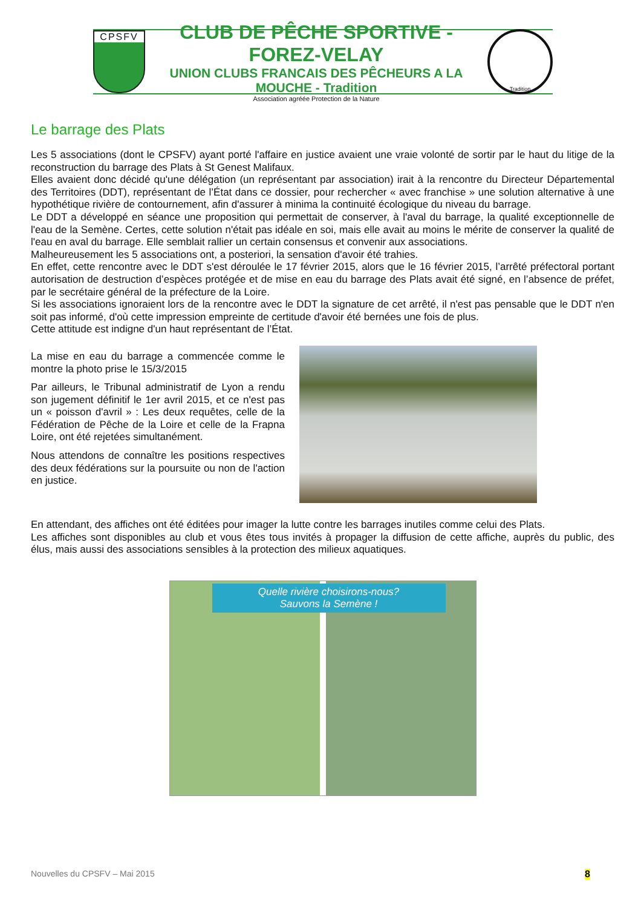CPSFV
CLUB DE PÊCHE SPORTIVE - FOREZ-VELAY
UNION CLUBS FRANCAIS DES PÊCHEURS A LA MOUCHE - Tradition
Association agréée Protection de la Nature
Tradition
Le barrage des Plats
Les 5 associations (dont le CPSFV) ayant porté l'affaire en justice avaient une vraie volonté de sortir par le haut du litige de la reconstruction du barrage des Plats à St Genest Malifaux.
Elles avaient donc décidé qu'une délégation (un représentant par association) irait à la rencontre du Directeur Départemental des Territoires (DDT), représentant de l’État dans ce dossier, pour rechercher « avec franchise » une solution alternative à une hypothétique rivière de contournement, afin d'assurer à minima la continuité écologique du niveau du barrage.
Le DDT a développé en séance une proposition qui permettait de conserver, à l'aval du barrage, la qualité exceptionnelle de l'eau de la Semène. Certes, cette solution n'était pas idéale en soi, mais elle avait au moins le mérite de conserver la qualité de l'eau en aval du barrage. Elle semblait rallier un certain consensus et convenir aux associations.
Malheureusement les 5 associations ont, a posteriori, la sensation d'avoir été trahies.
En effet, cette rencontre avec le DDT s'est déroulée le 17 février 2015, alors que le 16 février 2015, l’arrêté préfectoral portant autorisation de destruction d’espèces protégée et de mise en eau du barrage des Plats avait été signé, en l’absence de préfet, par le secrétaire général de la préfecture de la Loire.
Si les associations ignoraient lors de la rencontre avec le DDT la signature de cet arrêté, il n'est pas pensable que le DDT n'en soit pas informé, d'où cette impression empreinte de certitude d'avoir été bernées une fois de plus.
Cette attitude est indigne d'un haut représentant de l’État.
La mise en eau du barrage a commencée comme le montre la photo prise le 15/3/2015
Par ailleurs, le Tribunal administratif de Lyon a rendu son jugement définitif le 1er avril 2015, et ce n'est pas un « poisson d'avril » : Les deux requêtes, celle de la Fédération de Pêche de la Loire et celle de la Frapna Loire, ont été rejetées simultanément.
Nous attendons de connaître les positions respectives des deux fédérations sur la poursuite ou non de l'action en justice.
En attendant, des affiches ont été éditées pour imager la lutte contre les barrages inutiles comme celui des Plats.
Les affiches sont disponibles au club et vous êtes tous invités à propager la diffusion de cette affiche, auprès du public, des élus, mais aussi des associations sensibles à la protection des milieux aquatiques.
Quelle rivière choisirons-nous?
Sauvons la Semène !
Nouvelles du CPSFV – Mai 2015 8